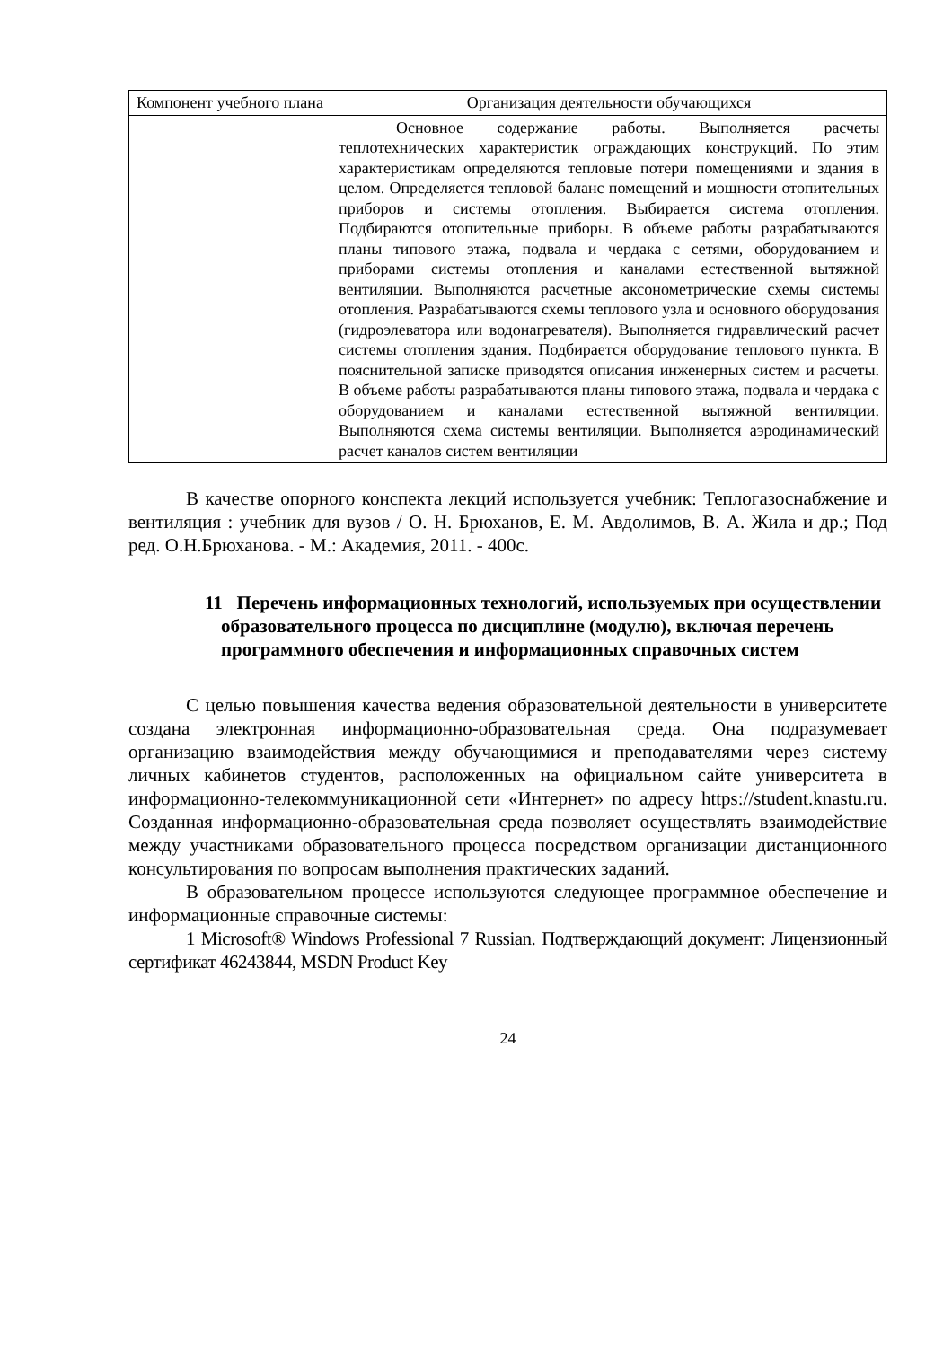| Компонент учебного плана | Организация деятельности обучающихся |
| --- | --- |
| | Основное содержание работы. Выполняется расчеты теплотехнических характеристик ограждающих конструкций. По этим характеристикам определяются тепловые потери помещениями и здания в целом. Определяется тепловой баланс помещений и мощности отопительных приборов и системы отопления. Выбирается система отопления. Подбираются отопительные приборы. В объеме работы разрабатываются планы типового этажа, подвала и чердака с сетями, оборудованием и приборами системы отопления и каналами естественной вытяжной вентиляции. Выполняются расчетные аксонометрические схемы системы отопления. Разрабатываются схемы теплового узла и основного оборудования (гидроэлеватора или водонагревателя). Выполняется гидравлический расчет системы отопления здания. Подбирается оборудование теплового пункта. В пояснительной записке приводятся описания инженерных систем и расчеты. В объеме работы разрабатываются планы типового этажа, подвала и чердака с оборудованием и каналами естественной вытяжной вентиляции. Выполняются схема системы вентиляции. Выполняется аэродинамический расчет каналов систем вентиляции |
В качестве опорного конспекта лекций используется учебник: Теплогазоснабжение и вентиляция : учебник для вузов / О. Н. Брюханов, Е. М. Авдолимов, В. А. Жила и др.; Под ред. О.Н.Брюханова. - М.: Академия, 2011. - 400с.
11 Перечень информационных технологий, используемых при осуществлении образовательного процесса по дисциплине (модулю), включая перечень программного обеспечения и информационных справочных систем
С целью повышения качества ведения образовательной деятельности в университете создана электронная информационно-образовательная среда. Она подразумевает организацию взаимодействия между обучающимися и преподавателями через систему личных кабинетов студентов, расположенных на официальном сайте университета в информационно-телекоммуникационной сети «Интернет» по адресу https://student.knastu.ru. Созданная информационно-образовательная среда позволяет осуществлять взаимодействие между участниками образовательного процесса посредством организации дистанционного консультирования по вопросам выполнения практических заданий.
В образовательном процессе используются следующее программное обеспечение и информационные справочные системы:
1 Microsoft® Windows Professional 7 Russian. Подтверждающий документ: Лицензионный сертификат 46243844, MSDN Product Key
24